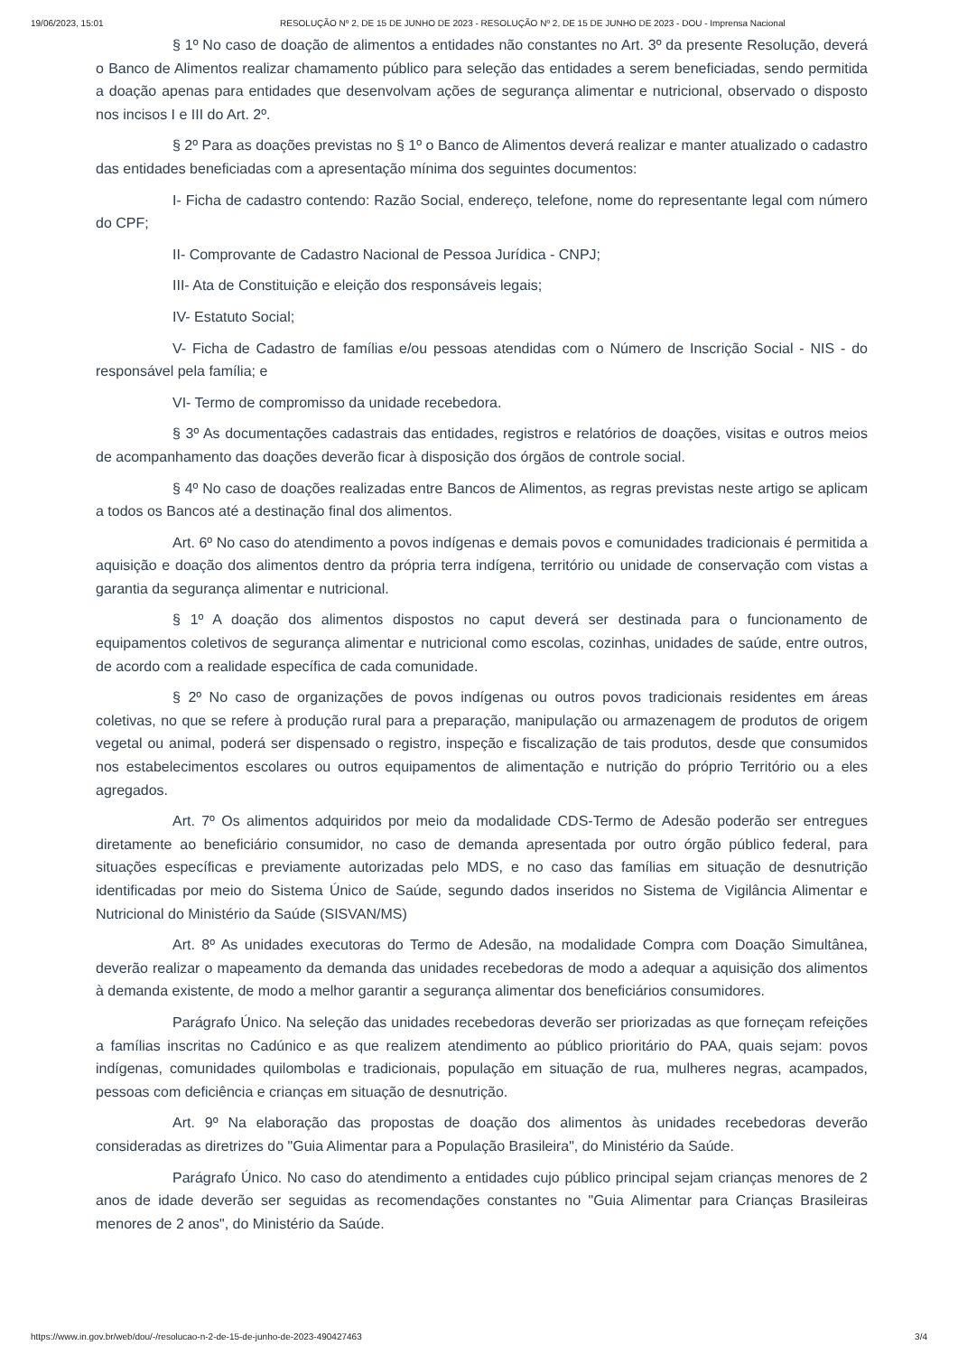19/06/2023, 15:01 RESOLUÇÃO Nº 2, DE 15 DE JUNHO DE 2023 - RESOLUÇÃO Nº 2, DE 15 DE JUNHO DE 2023 - DOU - Imprensa Nacional
§ 1º No caso de doação de alimentos a entidades não constantes no Art. 3º da presente Resolução, deverá o Banco de Alimentos realizar chamamento público para seleção das entidades a serem beneficiadas, sendo permitida a doação apenas para entidades que desenvolvam ações de segurança alimentar e nutricional, observado o disposto nos incisos I e III do Art. 2º.
§ 2º Para as doações previstas no § 1º o Banco de Alimentos deverá realizar e manter atualizado o cadastro das entidades beneficiadas com a apresentação mínima dos seguintes documentos:
I- Ficha de cadastro contendo: Razão Social, endereço, telefone, nome do representante legal com número do CPF;
II- Comprovante de Cadastro Nacional de Pessoa Jurídica - CNPJ;
III- Ata de Constituição e eleição dos responsáveis legais;
IV- Estatuto Social;
V- Ficha de Cadastro de famílias e/ou pessoas atendidas com o Número de Inscrição Social - NIS - do responsável pela família; e
VI- Termo de compromisso da unidade recebedora.
§ 3º As documentações cadastrais das entidades, registros e relatórios de doações, visitas e outros meios de acompanhamento das doações deverão ficar à disposição dos órgãos de controle social.
§ 4º No caso de doações realizadas entre Bancos de Alimentos, as regras previstas neste artigo se aplicam a todos os Bancos até a destinação final dos alimentos.
Art. 6º No caso do atendimento a povos indígenas e demais povos e comunidades tradicionais é permitida a aquisição e doação dos alimentos dentro da própria terra indígena, território ou unidade de conservação com vistas a garantia da segurança alimentar e nutricional.
§ 1º A doação dos alimentos dispostos no caput deverá ser destinada para o funcionamento de equipamentos coletivos de segurança alimentar e nutricional como escolas, cozinhas, unidades de saúde, entre outros, de acordo com a realidade específica de cada comunidade.
§ 2º No caso de organizações de povos indígenas ou outros povos tradicionais residentes em áreas coletivas, no que se refere à produção rural para a preparação, manipulação ou armazenagem de produtos de origem vegetal ou animal, poderá ser dispensado o registro, inspeção e fiscalização de tais produtos, desde que consumidos nos estabelecimentos escolares ou outros equipamentos de alimentação e nutrição do próprio Território ou a eles agregados.
Art. 7º Os alimentos adquiridos por meio da modalidade CDS-Termo de Adesão poderão ser entregues diretamente ao beneficiário consumidor, no caso de demanda apresentada por outro órgão público federal, para situações específicas e previamente autorizadas pelo MDS, e no caso das famílias em situação de desnutrição identificadas por meio do Sistema Único de Saúde, segundo dados inseridos no Sistema de Vigilância Alimentar e Nutricional do Ministério da Saúde (SISVAN/MS)
Art. 8º As unidades executoras do Termo de Adesão, na modalidade Compra com Doação Simultânea, deverão realizar o mapeamento da demanda das unidades recebedoras de modo a adequar a aquisição dos alimentos à demanda existente, de modo a melhor garantir a segurança alimentar dos beneficiários consumidores.
Parágrafo Único. Na seleção das unidades recebedoras deverão ser priorizadas as que forneçam refeições a famílias inscritas no Cadúnico e as que realizem atendimento ao público prioritário do PAA, quais sejam: povos indígenas, comunidades quilombolas e tradicionais, população em situação de rua, mulheres negras, acampados, pessoas com deficiência e crianças em situação de desnutrição.
Art. 9º Na elaboração das propostas de doação dos alimentos às unidades recebedoras deverão consideradas as diretrizes do "Guia Alimentar para a População Brasileira", do Ministério da Saúde.
Parágrafo Único. No caso do atendimento a entidades cujo público principal sejam crianças menores de 2 anos de idade deverão ser seguidas as recomendações constantes no "Guia Alimentar para Crianças Brasileiras menores de 2 anos", do Ministério da Saúde.
https://www.in.gov.br/web/dou/-/resolucao-n-2-de-15-de-junho-de-2023-490427463 3/4